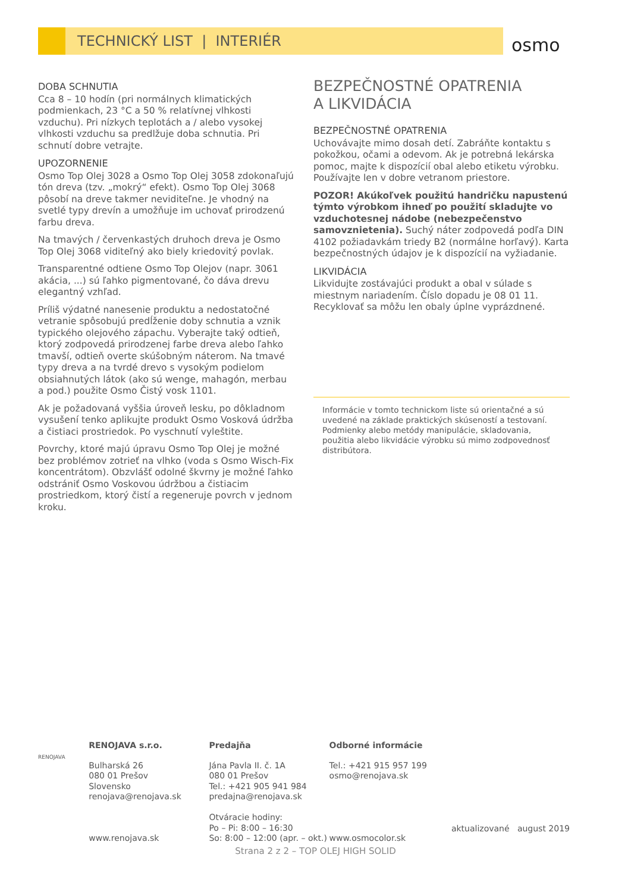TECHNICKÝ LIST | INTERIÉR
osmo
DOBA SCHNUTIA
Cca 8 – 10 hodín (pri normálnych klimatických podmienkach, 23 °C a 50 % relatívnej vlhkosti vzduchu). Pri nízkych teplotách a / alebo vysokej vlhkosti vzduchu sa predlžuje doba schnutia. Pri schnutí dobre vetrajte.
UPOZORNENIE
Osmo Top Olej 3028 a Osmo Top Olej 3058 zdokonaľujú tón dreva (tzv. „mokrý“ efekt). Osmo Top Olej 3068 pôsobí na dreve takmer neviditeľne. Je vhodný na svetlé typy drevín a umožňuje im uchovať prirodzenú farbu dreva.
Na tmavých / červenkastých druhoch dreva je Osmo Top Olej 3068 viditeľný ako biely kriedovitý povlak.
Transparentné odtiene Osmo Top Olejov (napr. 3061 akácia, ...) sú ľahko pigmentované, čo dáva drevu elegantný vzhľad.
Príliš výdatné nanesenie produktu a nedostatočné vetranie spôsobujú predĺženie doby schnutia a vznik typického olejového zápachu. Vyberajte taký odtieň, ktorý zodpovedá prirodzenej farbe dreva alebo ľahko tmavší, odtieň overte skúšobným náterom. Na tmavé typy dreva a na tvrdé drevo s vysokým podielom obsiahnutých látok (ako sú wenge, mahagón, merbau a pod.) použite Osmo Čistý vosk 1101.
Ak je požadovaná vyššia úroveň lesku, po dôkladnom vysušení tenko aplikujte produkt Osmo Vosková údržba a čistiaci prostriedok. Po vyschnutí vyleštite.
Povrchy, ktoré majú úpravu Osmo Top Olej je možné bez problémov zotrieť na vlhko (voda s Osmo Wisch-Fix koncentrátom). Obzvlášť odolné škvrny je možné ľahko odstrániť Osmo Voskovou údržbou a čistiacim prostriedkom, ktorý čistí a regeneruje povrch v jednom kroku.
BEZPEČNOSTNÉ OPATRENIA
A LIKVIDÁCIA
BEZPEČNOSTNÉ OPATRENIA
Uchovávajte mimo dosah detí. Zabráňte kontaktu s pokožkou, očami a odevom. Ak je potrebná lekárska pomoc, majte k dispozícií obal alebo etiketu výrobku. Používajte len v dobre vetranom priestore.
POZOR! Akúkoľvek použitú handričku napustenú týmto výrobkom ihneď po použití skladujte vo vzduchotesnej nádobe (nebezpečenstvo samovznietenia). Suchý náter zodpovedá podľa DIN 4102 požiadavkám triedy B2 (normálne horľavý). Karta bezpečnostných údajov je k dispozícií na vyžiadanie.
LIKVIDÁCIA
Likvidujte zostávajúci produkt a obal v súlade s miestnym nariadením. Číslo dopadu je 08 01 11. Recyklovať sa môžu len obaly úplne vyprázdnené.
Informácie v tomto technickom liste sú orientačné a sú uvedené na základe praktických skúseností a testovaní. Podmienky alebo metódy manipulácie, skladovania, použitia alebo likvidácie výrobku sú mimo zodpovednosť distribútora.
RENOJAVA
RENOJAVA s.r.o.
Bulharská 26
080 01 Prešov
Slovensko
renojava@renojava.sk
www.renojava.sk
Predajňa
Jána Pavla II. č. 1A
080 01 Prešov
Tel.: +421 905 941 984
predajna@renojava.sk
Otváracie hodiny:
Po – Pi: 8:00 – 16:30
So: 8:00 – 12:00 (apr. – okt.)
Odborné informácie
Tel.: +421 915 957 199
osmo@renojava.sk
www.osmocolor.sk
aktualizované august 2019
Strana 2 z 2 – TOP OLEJ HIGH SOLID